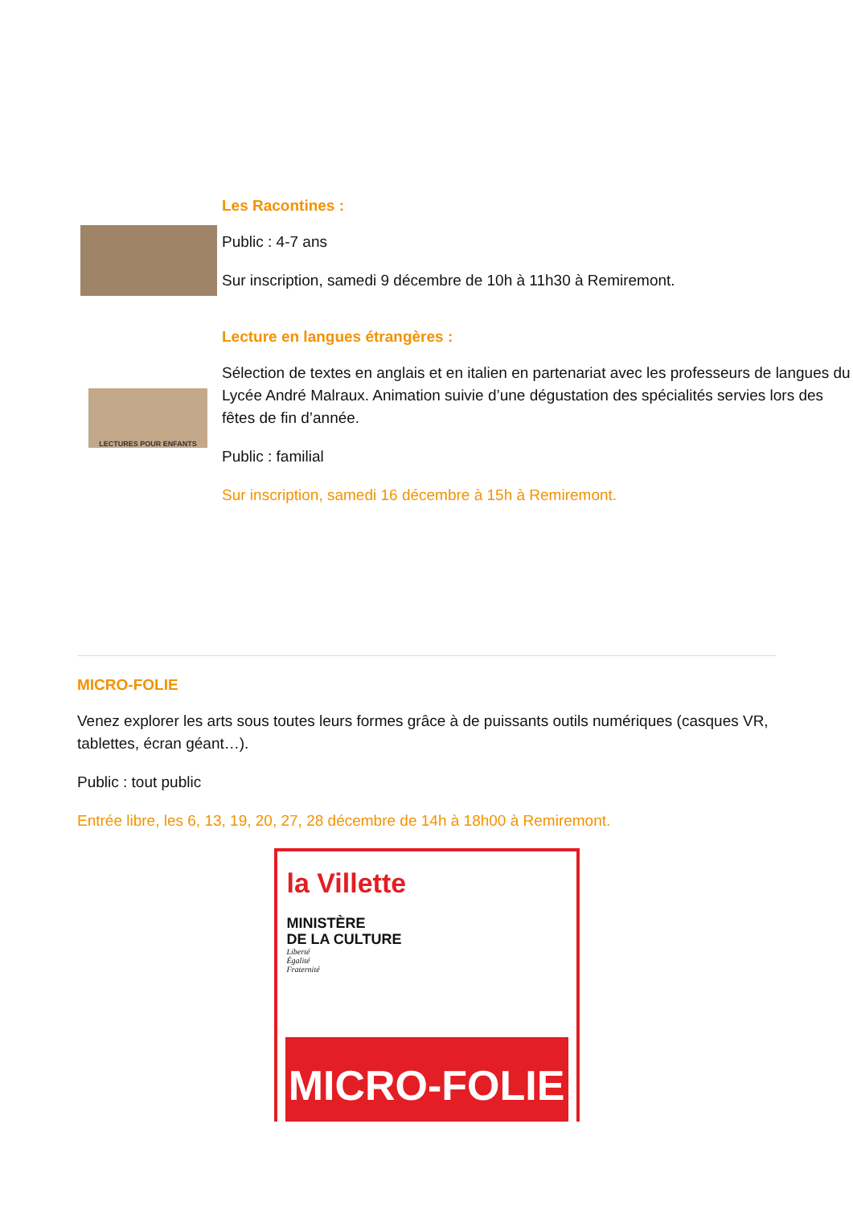Les Racontines :
Public : 4-7 ans
Sur inscription, samedi 9 décembre de 10h à 11h30 à Remiremont.
LECTURES POUR ENFANTS
Lecture en langues étrangères :
Sélection de textes en anglais et en italien en partenariat avec les professeurs de langues du Lycée André Malraux. Animation suivie d’une dégustation des spécialités servies lors des fêtes de fin d’année.
Public : familial
Sur inscription, samedi 16 décembre à 15h à Remiremont.
MICRO-FOLIE
Venez explorer les arts sous toutes leurs formes grâce à de puissants outils numériques (casques VR, tablettes, écran géant…).
Public : tout public
Entrée libre, les 6, 13, 19, 20, 27, 28 décembre de 14h à 18h00 à Remiremont.
la Villette
MINISTÈRE
DE LA CULTURE
Liberté
Égalité
Fraternité
MICRO-FOLIE